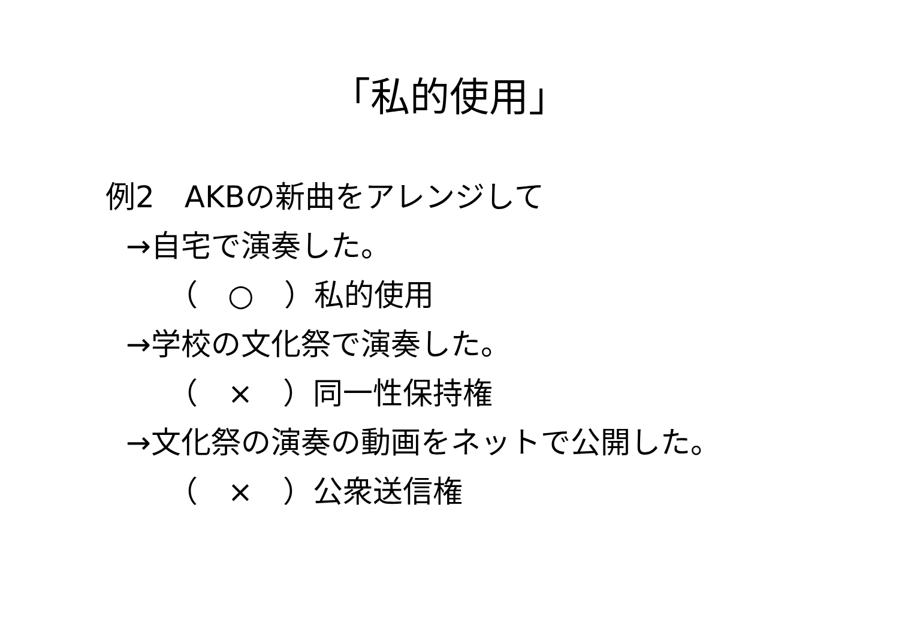「私的使用」
例2　AKBの新曲をアレンジして
→自宅で演奏した。
（　○　）私的使用
→学校の文化祭で演奏した。
（　×　）同一性保持権
→文化祭の演奏の動画をネットで公開した。
（　×　）公衆送信権